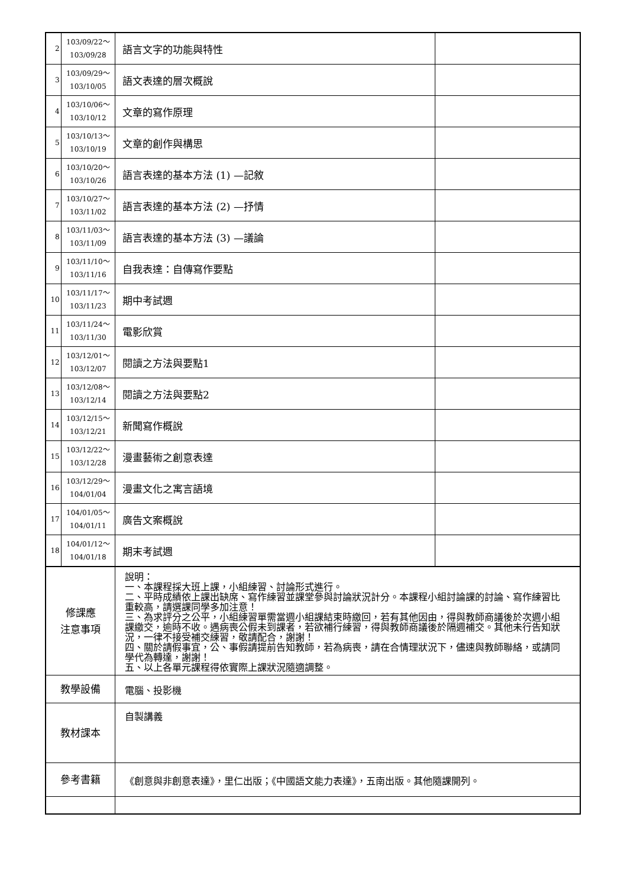| 2 | 103/09/22～ 103/09/28 | 語言文字的功能與特性 | |
| 3 | 103/09/29～ 103/10/05 | 語文表達的層次概說 | |
| 4 | 103/10/06～ 103/10/12 | 文章的寫作原理 | |
| 5 | 103/10/13～ 103/10/19 | 文章的創作與構思 | |
| 6 | 103/10/20～ 103/10/26 | 語言表達的基本方法 (1) —記敘 | |
| 7 | 103/10/27～ 103/11/02 | 語言表達的基本方法 (2) —抒情 | |
| 8 | 103/11/03～ 103/11/09 | 語言表達的基本方法 (3) —議論 | |
| 9 | 103/11/10～ 103/11/16 | 自我表達：自傳寫作要點 | |
| 10 | 103/11/17～ 103/11/23 | 期中考試週 | |
| 11 | 103/11/24～ 103/11/30 | 電影欣賞 | |
| 12 | 103/12/01～ 103/12/07 | 閱讀之方法與要點1 | |
| 13 | 103/12/08～ 103/12/14 | 閱讀之方法與要點2 | |
| 14 | 103/12/15～ 103/12/21 | 新聞寫作概說 | |
| 15 | 103/12/22～ 103/12/28 | 漫畫藝術之創意表達 | |
| 16 | 103/12/29～ 104/01/04 | 漫畫文化之寓言語境 | |
| 17 | 104/01/05～ 104/01/11 | 廣告文案概說 | |
| 18 | 104/01/12～ 104/01/18 | 期末考試週 | |
| 修課應 注意事項 | | 說明： 一、本課程採大班上課，小組練習、討論形式進行。 二、平時成績依上課出缺席、寫作練習並課堂參與討論狀況計分。本課程小組討論課的討論、寫作練習比重較高，請選課同學多加注意！ 三、為求評分之公平，小組練習單需當週小組課結束時繳回，若有其他因由，得與教師商議後於次週小組課繳交，逾時不收。遇病喪公假未到課者，若欲補行練習，得與教師商議後於隔週補交。其他未行告知狀況，一律不接受補交練習，敬請配合，謝謝！ 四、關於請假事宜，公、事假請提前告知教師，若為病喪，請在合情理狀況下，儘速與教師聯絡，或請同學代為轉達，謝謝！ 五、以上各單元課程得依實際上課狀況隨適調整。 | |
| 教學設備 | | 電腦、投影機 | |
| 教材課本 | | 自製講義 | |
| 參考書籍 | | 《創意與非創意表達》，里仁出版；《中國語文能力表達》，五南出版。其他隨課開列。 | |